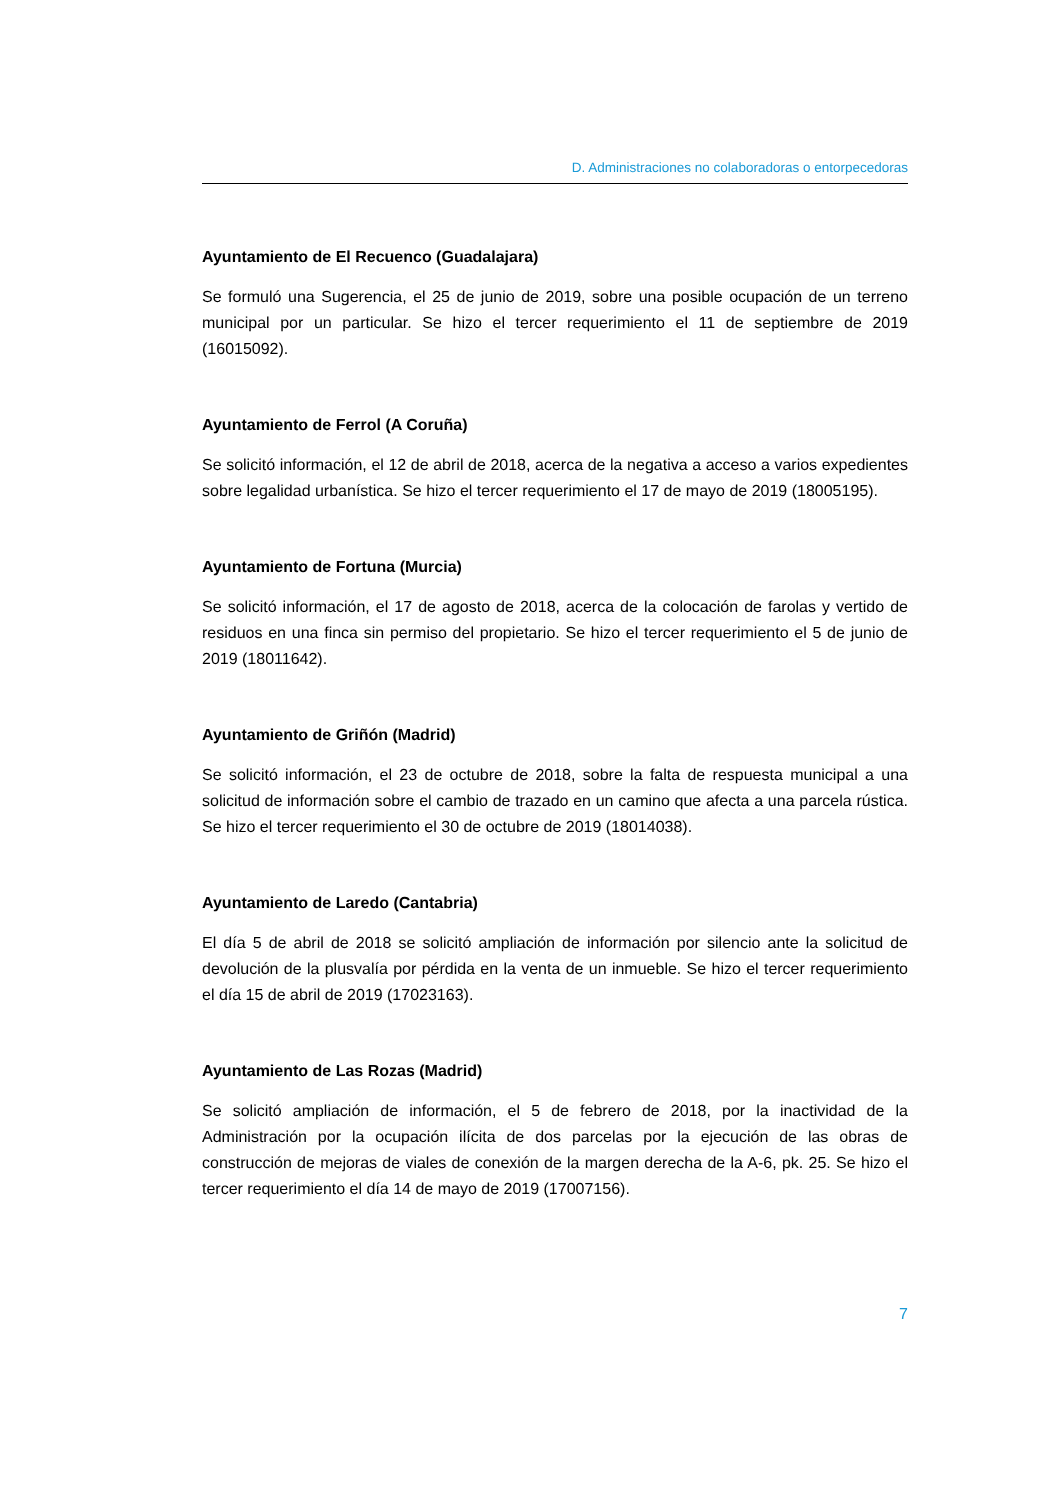D. Administraciones no colaboradoras o entorpecedoras
Ayuntamiento de El Recuenco (Guadalajara)
Se formuló una Sugerencia, el 25 de junio de 2019, sobre una posible ocupación de un terreno municipal por un particular. Se hizo el tercer requerimiento el 11 de septiembre de 2019 (16015092).
Ayuntamiento de Ferrol (A Coruña)
Se solicitó información, el 12 de abril de 2018, acerca de la negativa a acceso a varios expedientes sobre legalidad urbanística. Se hizo el tercer requerimiento el 17 de mayo de 2019 (18005195).
Ayuntamiento de Fortuna (Murcia)
Se solicitó información, el 17 de agosto de 2018, acerca de la colocación de farolas y vertido de residuos en una finca sin permiso del propietario. Se hizo el tercer requerimiento el 5 de junio de 2019 (18011642).
Ayuntamiento de Griñón (Madrid)
Se solicitó información, el 23 de octubre de 2018, sobre la falta de respuesta municipal a una solicitud de información sobre el cambio de trazado en un camino que afecta a una parcela rústica. Se hizo el tercer requerimiento el 30 de octubre de 2019 (18014038).
Ayuntamiento de Laredo (Cantabria)
El día 5 de abril de 2018 se solicitó ampliación de información por silencio ante la solicitud de devolución de la plusvalía por pérdida en la venta de un inmueble. Se hizo el tercer requerimiento el día 15 de abril de 2019 (17023163).
Ayuntamiento de Las Rozas (Madrid)
Se solicitó ampliación de información, el 5 de febrero de 2018, por la inactividad de la Administración por la ocupación ilícita de dos parcelas por la ejecución de las obras de construcción de mejoras de viales de conexión de la margen derecha de la A-6, pk. 25. Se hizo el tercer requerimiento el día 14 de mayo de 2019 (17007156).
7